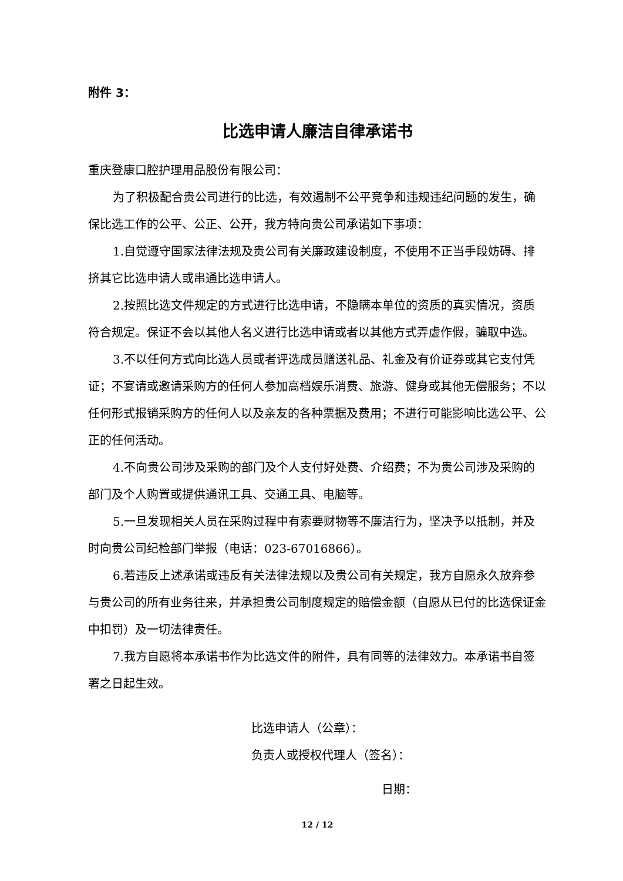附件 3：
比选申请人廉洁自律承诺书
重庆登康口腔护理用品股份有限公司：
为了积极配合贵公司进行的比选，有效遏制不公平竞争和违规违纪问题的发生，确保比选工作的公平、公正、公开，我方特向贵公司承诺如下事项：
1.自觉遵守国家法律法规及贵公司有关廉政建设制度，不使用不正当手段妨碍、排挤其它比选申请人或串通比选申请人。
2.按照比选文件规定的方式进行比选申请，不隐瞒本单位的资质的真实情况，资质符合规定。保证不会以其他人名义进行比选申请或者以其他方式弄虚作假，骗取中选。
3.不以任何方式向比选人员或者评选成员赠送礼品、礼金及有价证券或其它支付凭证；不宴请或邀请采购方的任何人参加高档娱乐消费、旅游、健身或其他无偿服务；不以任何形式报销采购方的任何人以及亲友的各种票据及费用；不进行可能影响比选公平、公正的任何活动。
4.不向贵公司涉及采购的部门及个人支付好处费、介绍费；不为贵公司涉及采购的部门及个人购置或提供通讯工具、交通工具、电脑等。
5.一旦发现相关人员在采购过程中有索要财物等不廉洁行为，坚决予以抵制，并及时向贵公司纪检部门举报（电话：023-67016866）。
6.若违反上述承诺或违反有关法律法规以及贵公司有关规定，我方自愿永久放弃参与贵公司的所有业务往来，并承担贵公司制度规定的赔偿金额（自愿从已付的比选保证金中扣罚）及一切法律责任。
7.我方自愿将本承诺书作为比选文件的附件，具有同等的法律效力。本承诺书自签署之日起生效。
比选申请人（公章）：
负责人或授权代理人（签名）：
日期：
12 / 12